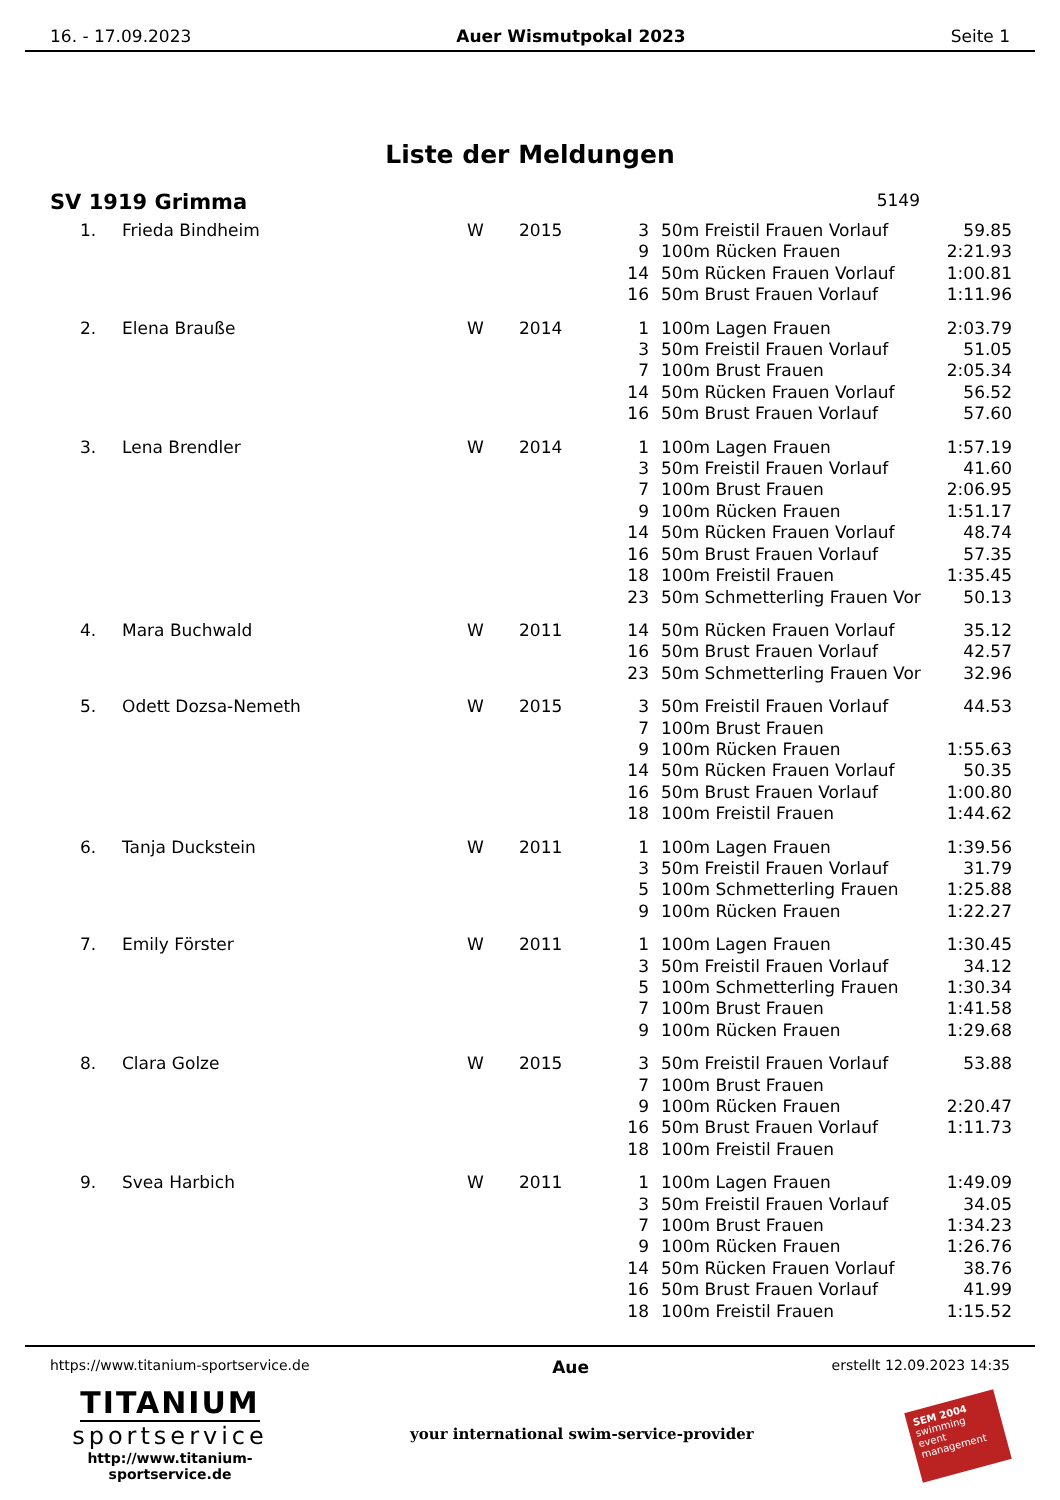16. - 17.09.2023 Auer Wismutpokal 2023 Seite 1
Liste der Meldungen
SV 1919 Grimma 5149
| 1. | Frieda Bindheim | W | 2015 | 3 | 50m Freistil Frauen Vorlauf | 59.85 |
| | | | | 9 | 100m Rücken Frauen | 2:21.93 |
| | | | | 14 | 50m Rücken Frauen Vorlauf | 1:00.81 |
| | | | | 16 | 50m Brust Frauen Vorlauf | 1:11.96 |
| 2. | Elena Brauße | W | 2014 | 1 | 100m Lagen Frauen | 2:03.79 |
| | | | | 3 | 50m Freistil Frauen Vorlauf | 51.05 |
| | | | | 7 | 100m Brust Frauen | 2:05.34 |
| | | | | 14 | 50m Rücken Frauen Vorlauf | 56.52 |
| | | | | 16 | 50m Brust Frauen Vorlauf | 57.60 |
| 3. | Lena Brendler | W | 2014 | 1 | 100m Lagen Frauen | 1:57.19 |
| | | | | 3 | 50m Freistil Frauen Vorlauf | 41.60 |
| | | | | 7 | 100m Brust Frauen | 2:06.95 |
| | | | | 9 | 100m Rücken Frauen | 1:51.17 |
| | | | | 14 | 50m Rücken Frauen Vorlauf | 48.74 |
| | | | | 16 | 50m Brust Frauen Vorlauf | 57.35 |
| | | | | 18 | 100m Freistil Frauen | 1:35.45 |
| | | | | 23 | 50m Schmetterling Frauen Vor | 50.13 |
| 4. | Mara Buchwald | W | 2011 | 14 | 50m Rücken Frauen Vorlauf | 35.12 |
| | | | | 16 | 50m Brust Frauen Vorlauf | 42.57 |
| | | | | 23 | 50m Schmetterling Frauen Vor | 32.96 |
| 5. | Odett Dozsa-Nemeth | W | 2015 | 3 | 50m Freistil Frauen Vorlauf | 44.53 |
| | | | | 7 | 100m Brust Frauen | |
| | | | | 9 | 100m Rücken Frauen | 1:55.63 |
| | | | | 14 | 50m Rücken Frauen Vorlauf | 50.35 |
| | | | | 16 | 50m Brust Frauen Vorlauf | 1:00.80 |
| | | | | 18 | 100m Freistil Frauen | 1:44.62 |
| 6. | Tanja Duckstein | W | 2011 | 1 | 100m Lagen Frauen | 1:39.56 |
| | | | | 3 | 50m Freistil Frauen Vorlauf | 31.79 |
| | | | | 5 | 100m Schmetterling Frauen | 1:25.88 |
| | | | | 9 | 100m Rücken Frauen | 1:22.27 |
| 7. | Emily Förster | W | 2011 | 1 | 100m Lagen Frauen | 1:30.45 |
| | | | | 3 | 50m Freistil Frauen Vorlauf | 34.12 |
| | | | | 5 | 100m Schmetterling Frauen | 1:30.34 |
| | | | | 7 | 100m Brust Frauen | 1:41.58 |
| | | | | 9 | 100m Rücken Frauen | 1:29.68 |
| 8. | Clara Golze | W | 2015 | 3 | 50m Freistil Frauen Vorlauf | 53.88 |
| | | | | 7 | 100m Brust Frauen | |
| | | | | 9 | 100m Rücken Frauen | 2:20.47 |
| | | | | 16 | 50m Brust Frauen Vorlauf | 1:11.73 |
| | | | | 18 | 100m Freistil Frauen | |
| 9. | Svea Harbich | W | 2011 | 1 | 100m Lagen Frauen | 1:49.09 |
| | | | | 3 | 50m Freistil Frauen Vorlauf | 34.05 |
| | | | | 7 | 100m Brust Frauen | 1:34.23 |
| | | | | 9 | 100m Rücken Frauen | 1:26.76 |
| | | | | 14 | 50m Rücken Frauen Vorlauf | 38.76 |
| | | | | 16 | 50m Brust Frauen Vorlauf | 41.99 |
| | | | | 18 | 100m Freistil Frauen | 1:15.52 |
https://www.titanium-sportservice.de Aue erstellt 12.09.2023 14:35
TITANIUM
sportservice
http://www.titanium-sportservice.de
your international swim-service-provider
SEM 2004
swimming event management